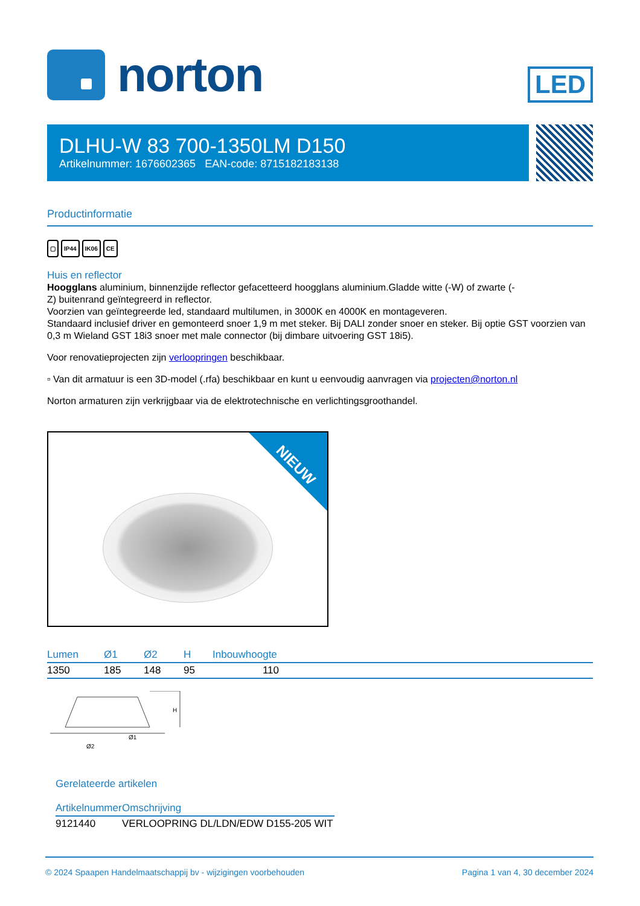norton
LED
DLHU-W 83 700-1350LM D150
Artikelnummer: 1676602365 EAN-code: 8715182183138
Productinformatie
▢ IP44 IK06 CE
Huis en reflector
Hoogglans aluminium, binnenzijde reflector gefacetteerd hoogglans aluminium.Gladde witte (-W) of zwarte (-
Z) buitenrand geïntegreerd in reflector.
Voorzien van geïntegreerde led, standaard multilumen, in 3000K en 4000K en montageveren.
Standaard inclusief driver en gemonteerd snoer 1,9 m met steker. Bij DALI zonder snoer en steker. Bij optie GST voorzien van 0,3 m Wieland GST 18i3 snoer met male connector (bij dimbare uitvoering GST 18i5).
Voor renovatieprojecten zijn verloopringen beschikbaar.
▫ Van dit armatuur is een 3D-model (.rfa) beschikbaar en kunt u eenvoudig aanvragen via projecten@norton.nl
Norton armaturen zijn verkrijgbaar via de elektrotechnische en verlichtingsgroothandel.
NIEUW
| Lumen | Ø1 | Ø2 | H | Inbouwhoogte | |
| --- | --- | --- | --- | --- | --- |
| 1350 | 185 | 148 | 95 | 110 | |
H
Ø1
Ø2
Gerelateerde artikelen
| Artikelnummer | Omschrijving |
| --- | --- |
| 9121440 | VERLOOPRING DL/LDN/EDW D155-205 WIT |
© 2024 Spaapen Handelmaatschappij bv - wijzigingen voorbehouden Pagina 1 van 4, 30 december 2024